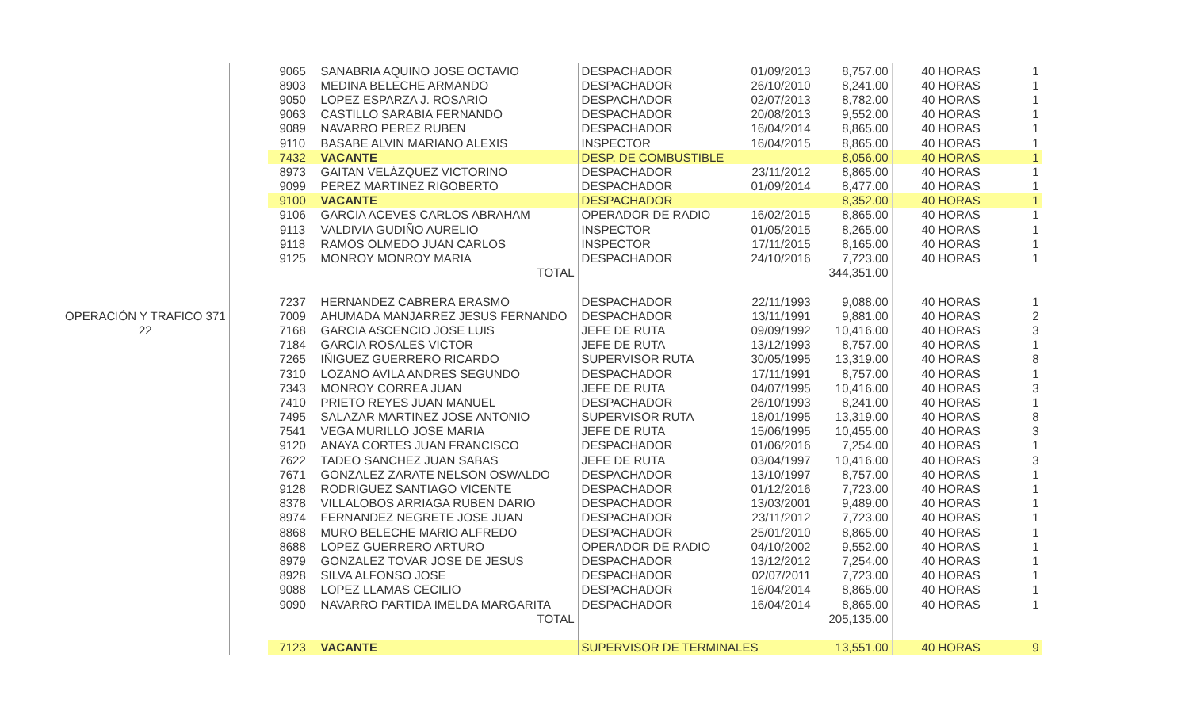| | | 9065 | SANABRIA AQUINO JOSE OCTAVIO | DESPACHADOR | 01/09/2013 | 8,757.00 | | 40 HORAS | 1 |
| | | 8903 | MEDINA BELECHE ARMANDO | DESPACHADOR | 26/10/2010 | 8,241.00 | | 40 HORAS | 1 |
| | | 9050 | LOPEZ ESPARZA J. ROSARIO | DESPACHADOR | 02/07/2013 | 8,782.00 | | 40 HORAS | 1 |
| | | 9063 | CASTILLO SARABIA FERNANDO | DESPACHADOR | 20/08/2013 | 9,552.00 | | 40 HORAS | 1 |
| | | 9089 | NAVARRO PEREZ RUBEN | DESPACHADOR | 16/04/2014 | 8,865.00 | | 40 HORAS | 1 |
| | | 9110 | BASABE ALVIN MARIANO ALEXIS | INSPECTOR | 16/04/2015 | 8,865.00 | | 40 HORAS | 1 |
| | | 7432 | VACANTE | DESP. DE COMBUSTIBLE | | 8,056.00 | | 40 HORAS | 1 |
| | | 8973 | GAITAN VELÁZQUEZ VICTORINO | DESPACHADOR | 23/11/2012 | 8,865.00 | | 40 HORAS | 1 |
| | | 9099 | PEREZ MARTINEZ RIGOBERTO | DESPACHADOR | 01/09/2014 | 8,477.00 | | 40 HORAS | 1 |
| | | 9100 | VACANTE | DESPACHADOR | | 8,352.00 | | 40 HORAS | 1 |
| | | 9106 | GARCIA ACEVES CARLOS ABRAHAM | OPERADOR DE RADIO | 16/02/2015 | 8,865.00 | | 40 HORAS | 1 |
| | | 9113 | VALDIVIA GUDIÑO AURELIO | INSPECTOR | 01/05/2015 | 8,265.00 | | 40 HORAS | 1 |
| | | 9118 | RAMOS OLMEDO JUAN CARLOS | INSPECTOR | 17/11/2015 | 8,165.00 | | 40 HORAS | 1 |
| | | 9125 | MONROY MONROY MARIA | DESPACHADOR | 24/10/2016 | 7,723.00 | | 40 HORAS | 1 |
| | | | TOTAL | | | 344,351.00 | | | |
| | | 7237 | HERNANDEZ CABRERA ERASMO | DESPACHADOR | 22/11/1993 | 9,088.00 | | 40 HORAS | 1 |
| OPERACIÓN Y TRAFICO 371 | | 7009 | AHUMADA MANJARREZ JESUS FERNANDO | DESPACHADOR | 13/11/1991 | 9,881.00 | | 40 HORAS | 2 |
| 22 | | 7168 | GARCIA ASCENCIO JOSE LUIS | JEFE DE RUTA | 09/09/1992 | 10,416.00 | | 40 HORAS | 3 |
| | | 7184 | GARCIA ROSALES VICTOR | JEFE DE RUTA | 13/12/1993 | 8,757.00 | | 40 HORAS | 1 |
| | | 7265 | IÑIGUEZ GUERRERO RICARDO | SUPERVISOR RUTA | 30/05/1995 | 13,319.00 | | 40 HORAS | 8 |
| | | 7310 | LOZANO AVILA ANDRES SEGUNDO | DESPACHADOR | 17/11/1991 | 8,757.00 | | 40 HORAS | 1 |
| | | 7343 | MONROY CORREA JUAN | JEFE DE RUTA | 04/07/1995 | 10,416.00 | | 40 HORAS | 3 |
| | | 7410 | PRIETO REYES JUAN MANUEL | DESPACHADOR | 26/10/1993 | 8,241.00 | | 40 HORAS | 1 |
| | | 7495 | SALAZAR MARTINEZ JOSE ANTONIO | SUPERVISOR RUTA | 18/01/1995 | 13,319.00 | | 40 HORAS | 8 |
| | | 7541 | VEGA MURILLO JOSE MARIA | JEFE DE RUTA | 15/06/1995 | 10,455.00 | | 40 HORAS | 3 |
| | | 9120 | ANAYA CORTES JUAN FRANCISCO | DESPACHADOR | 01/06/2016 | 7,254.00 | | 40 HORAS | 1 |
| | | 7622 | TADEO SANCHEZ JUAN SABAS | JEFE DE RUTA | 03/04/1997 | 10,416.00 | | 40 HORAS | 3 |
| | | 7671 | GONZALEZ ZARATE NELSON OSWALDO | DESPACHADOR | 13/10/1997 | 8,757.00 | | 40 HORAS | 1 |
| | | 9128 | RODRIGUEZ SANTIAGO VICENTE | DESPACHADOR | 01/12/2016 | 7,723.00 | | 40 HORAS | 1 |
| | | 8378 | VILLALOBOS ARRIAGA RUBEN DARIO | DESPACHADOR | 13/03/2001 | 9,489.00 | | 40 HORAS | 1 |
| | | 8974 | FERNANDEZ NEGRETE JOSE JUAN | DESPACHADOR | 23/11/2012 | 7,723.00 | | 40 HORAS | 1 |
| | | 8868 | MURO BELECHE MARIO ALFREDO | DESPACHADOR | 25/01/2010 | 8,865.00 | | 40 HORAS | 1 |
| | | 8688 | LOPEZ GUERRERO ARTURO | OPERADOR DE RADIO | 04/10/2002 | 9,552.00 | | 40 HORAS | 1 |
| | | 8979 | GONZALEZ TOVAR JOSE DE JESUS | DESPACHADOR | 13/12/2012 | 7,254.00 | | 40 HORAS | 1 |
| | | 8928 | SILVA ALFONSO JOSE | DESPACHADOR | 02/07/2011 | 7,723.00 | | 40 HORAS | 1 |
| | | 9088 | LOPEZ LLAMAS CECILIO | DESPACHADOR | 16/04/2014 | 8,865.00 | | 40 HORAS | 1 |
| | | 9090 | NAVARRO PARTIDA IMELDA MARGARITA | DESPACHADOR | 16/04/2014 | 8,865.00 | | 40 HORAS | 1 |
| | | | TOTAL | | | 205,135.00 | | | |
| | | 7123 | VACANTE | SUPERVISOR DE TERMINALES | | 13,551.00 | | 40 HORAS | 9 |